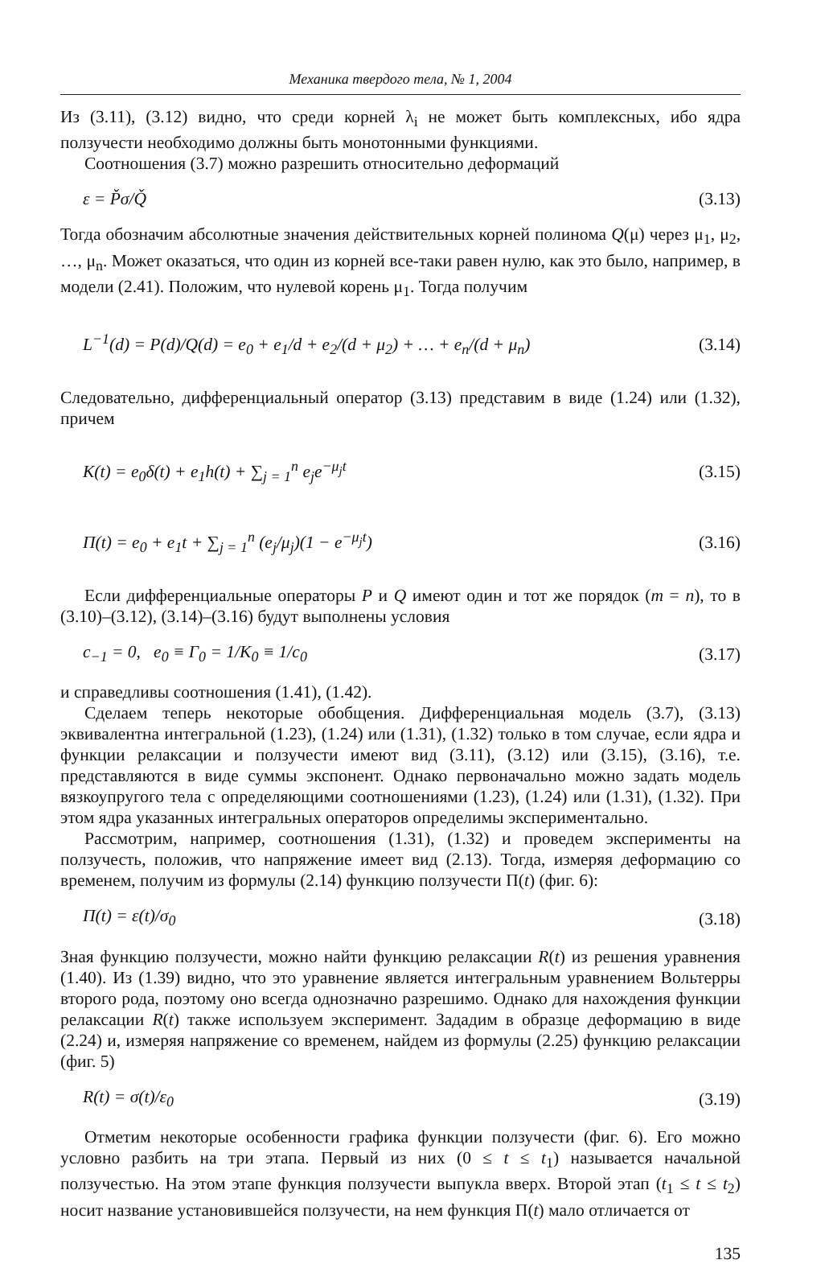Механика твердого тела, № 1, 2004
Из (3.11), (3.12) видно, что среди корней λ<sub>i</sub> не может быть комплексных, ибо ядра ползучести необходимо должны быть монотонными функциями.
Соотношения (3.7) можно разрешить относительно деформаций
ε = P̌σ/Q̌ (3.13)
Тогда обозначим абсолютные значения действительных корней полинома Q(μ) через μ<sub>1</sub>, μ<sub>2</sub>, …, μ<sub>n</sub>. Может оказаться, что один из корней все-таки равен нулю, как это было, например, в модели (2.41). Положим, что нулевой корень μ<sub>1</sub>. Тогда получим
L<sup>−1</sup>(d) = P(d)/Q(d) = e<sub>0</sub> + e<sub>1</sub>/d + e<sub>2</sub>/(d + μ<sub>2</sub>) + … + e<sub>n</sub>/(d + μ<sub>n</sub>) (3.14)
Следовательно, дифференциальный оператор (3.13) представим в виде (1.24) или (1.32), причем
K(t) = e<sub>0</sub>δ(t) + e<sub>1</sub>h(t) + ∑<sub>j = 1</sub><sup>n</sup> e<sub>j</sub>e<sup>−μ<sub>j</sub>t</sup> (3.15)
Π(t) = e<sub>0</sub> + e<sub>1</sub>t + ∑<sub>j = 1</sub><sup>n</sup> (e<sub>j</sub>/μ<sub>j</sub>)(1 − e<sup>−μ<sub>j</sub>t</sup>) (3.16)
Если дифференциальные операторы P и Q имеют один и тот же порядок (m = n), то в (3.10)–(3.12), (3.14)–(3.16) будут выполнены условия
c<sub>−1</sub> = 0, e<sub>0</sub> ≡ Γ<sub>0</sub> = 1/K<sub>0</sub> ≡ 1/c<sub>0</sub> (3.17)
и справедливы соотношения (1.41), (1.42).
Сделаем теперь некоторые обобщения. Дифференциальная модель (3.7), (3.13) эквивалентна интегральной (1.23), (1.24) или (1.31), (1.32) только в том случае, если ядра и функции релаксации и ползучести имеют вид (3.11), (3.12) или (3.15), (3.16), т.е. представляются в виде суммы экспонент. Однако первоначально можно задать модель вязкоупругого тела с определяющими соотношениями (1.23), (1.24) или (1.31), (1.32). При этом ядра указанных интегральных операторов определимы экспериментально.
Рассмотрим, например, соотношения (1.31), (1.32) и проведем эксперименты на ползучесть, положив, что напряжение имеет вид (2.13). Тогда, измеряя деформацию со временем, получим из формулы (2.14) функцию ползучести Π(t) (фиг. 6):
Π(t) = ε(t)/σ<sub>0</sub> (3.18)
Зная функцию ползучести, можно найти функцию релаксации R(t) из решения уравнения (1.40). Из (1.39) видно, что это уравнение является интегральным уравнением Вольтерры второго рода, поэтому оно всегда однозначно разрешимо. Однако для нахождения функции релаксации R(t) также используем эксперимент. Зададим в образце деформацию в виде (2.24) и, измеряя напряжение со временем, найдем из формулы (2.25) функцию релаксации (фиг. 5)
R(t) = σ(t)/ε<sub>0</sub> (3.19)
Отметим некоторые особенности графика функции ползучести (фиг. 6). Его можно условно разбить на три этапа. Первый из них (0 ≤ t ≤ t<sub>1</sub>) называется начальной ползучестью. На этом этапе функция ползучести выпукла вверх. Второй этап (t<sub>1</sub> ≤ t ≤ t<sub>2</sub>) носит название установившейся ползучести, на нем функция Π(t) мало отличается от
135